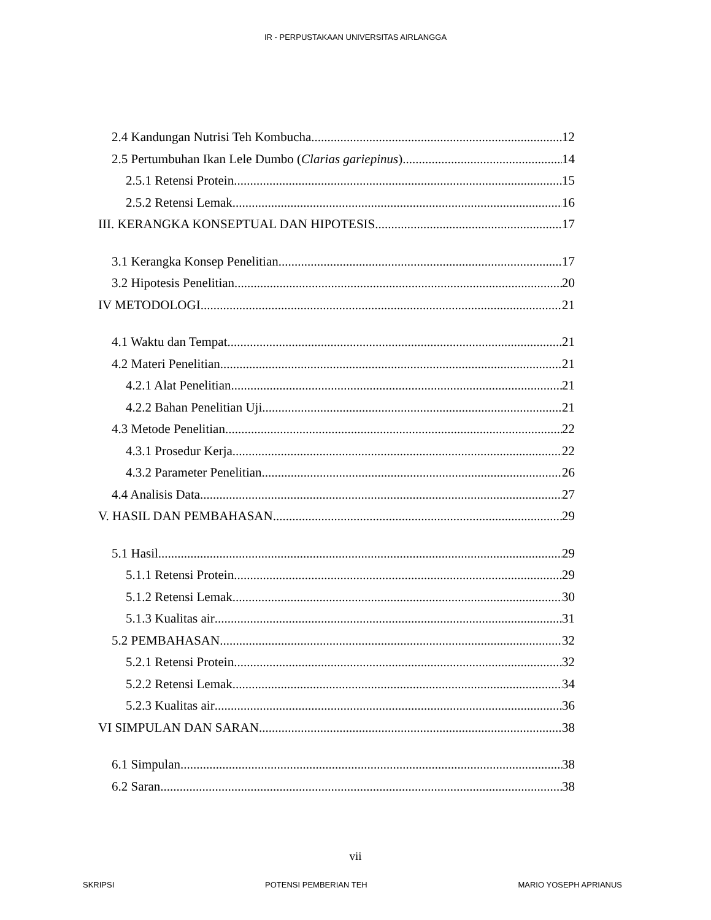IR - PERPUSTAKAAN UNIVERSITAS AIRLANGGA
2.4 Kandungan Nutrisi Teh Kombucha 12
2.5 Pertumbuhan Ikan Lele Dumbo (Clarias gariepinus) 14
2.5.1 Retensi Protein 15
2.5.2 Retensi Lemak 16
III. KERANGKA KONSEPTUAL DAN HIPOTESIS 17
3.1 Kerangka Konsep Penelitian 17
3.2 Hipotesis Penelitian 20
IV METODOLOGI 21
4.1 Waktu dan Tempat 21
4.2 Materi Penelitian 21
4.2.1 Alat Penelitian 21
4.2.2 Bahan Penelitian Uji 21
4.3 Metode Penelitian 22
4.3.1 Prosedur Kerja 22
4.3.2 Parameter Penelitian 26
4.4 Analisis Data 27
V. HASIL DAN PEMBAHASAN 29
5.1 Hasil 29
5.1.1 Retensi Protein 29
5.1.2 Retensi Lemak 30
5.1.3 Kualitas air 31
5.2 PEMBAHASAN 32
5.2.1 Retensi Protein 32
5.2.2 Retensi Lemak 34
5.2.3 Kualitas air 36
VI SIMPULAN DAN SARAN 38
6.1 Simpulan 38
6.2 Saran 38
vii
SKRIPSI POTENSI PEMBERIAN TEH MARIO YOSEPH APRIANUS